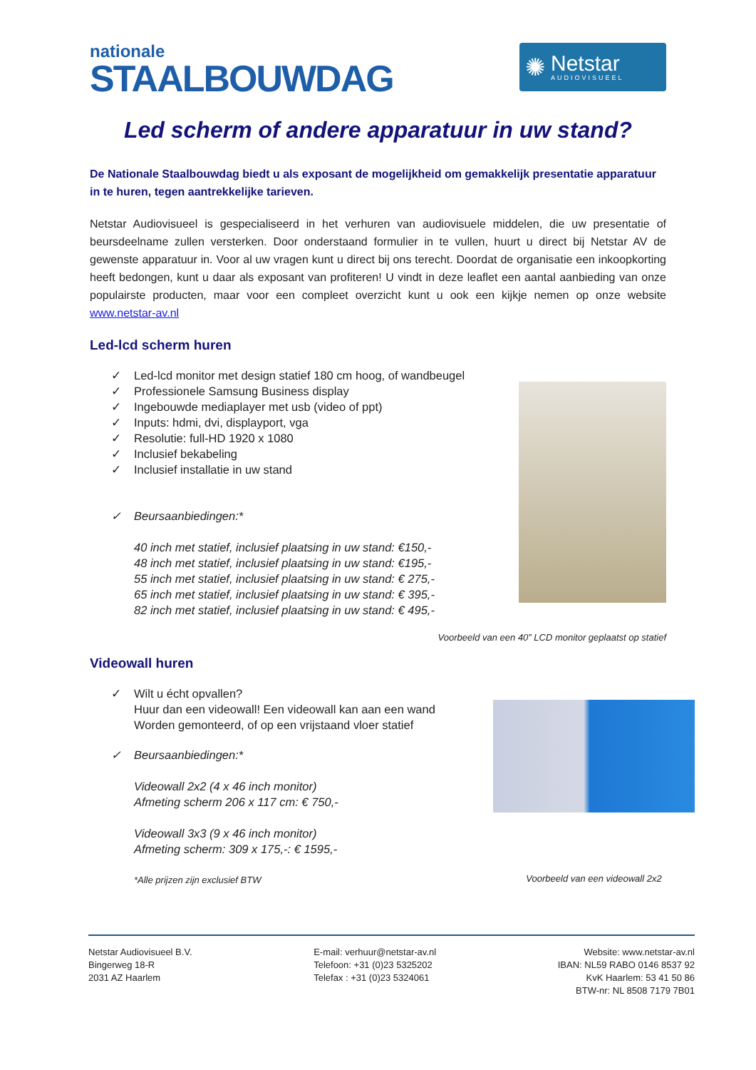nationale
STAALBOUWDAG
✺
Netstar
AUDIOVISUEEL
Led scherm of andere apparatuur in uw stand?
De Nationale Staalbouwdag biedt u als exposant de mogelijkheid om gemakkelijk presentatie apparatuur in te huren, tegen aantrekkelijke tarieven.
Netstar Audiovisueel is gespecialiseerd in het verhuren van audiovisuele middelen, die uw presentatie of beursdeelname zullen versterken. Door onderstaand formulier in te vullen, huurt u direct bij Netstar AV de gewenste apparatuur in. Voor al uw vragen kunt u direct bij ons terecht. Doordat de organisatie een inkoopkorting heeft bedongen, kunt u daar als exposant van profiteren! U vindt in deze leaflet een aantal aanbieding van onze populairste producten, maar voor een compleet overzicht kunt u ook een kijkje nemen op onze website www.netstar-av.nl
Led-lcd scherm huren
✓ Led-lcd monitor met design statief 180 cm hoog, of wandbeugel
✓ Professionele Samsung Business display
✓ Ingebouwde mediaplayer met usb (video of ppt)
✓ Inputs: hdmi, dvi, displayport, vga
✓ Resolutie: full-HD 1920 x 1080
✓ Inclusief bekabeling
✓ Inclusief installatie in uw stand
✓ Beursaanbiedingen:*
40 inch met statief, inclusief plaatsing in uw stand: €150,-
48 inch met statief, inclusief plaatsing in uw stand: €195,-
55 inch met statief, inclusief plaatsing in uw stand: € 275,-
65 inch met statief, inclusief plaatsing in uw stand: € 395,-
82 inch met statief, inclusief plaatsing in uw stand: € 495,-
Voorbeeld van een 40” LCD monitor geplaatst op statief
Videowall huren
✓ Wilt u écht opvallen?
Huur dan een videowall! Een videowall kan aan een wand
Worden gemonteerd, of op een vrijstaand vloer statief
✓ Beursaanbiedingen:*
Videowall 2x2 (4 x 46 inch monitor)
Afmeting scherm 206 x 117 cm: € 750,-
Videowall 3x3 (9 x 46 inch monitor)
Afmeting scherm: 309 x 175,-: € 1595,-
*Alle prijzen zijn exclusief BTW
Voorbeeld van een videowall 2x2
Netstar Audiovisueel B.V.
Bingerweg 18-R
2031 AZ Haarlem
E-mail: verhuur@netstar-av.nl
Telefoon: +31 (0)23 5325202
Telefax : +31 (0)23 5324061
Website: www.netstar-av.nl
IBAN: NL59 RABO 0146 8537 92
KvK Haarlem: 53 41 50 86
BTW-nr: NL 8508 7179 7B01